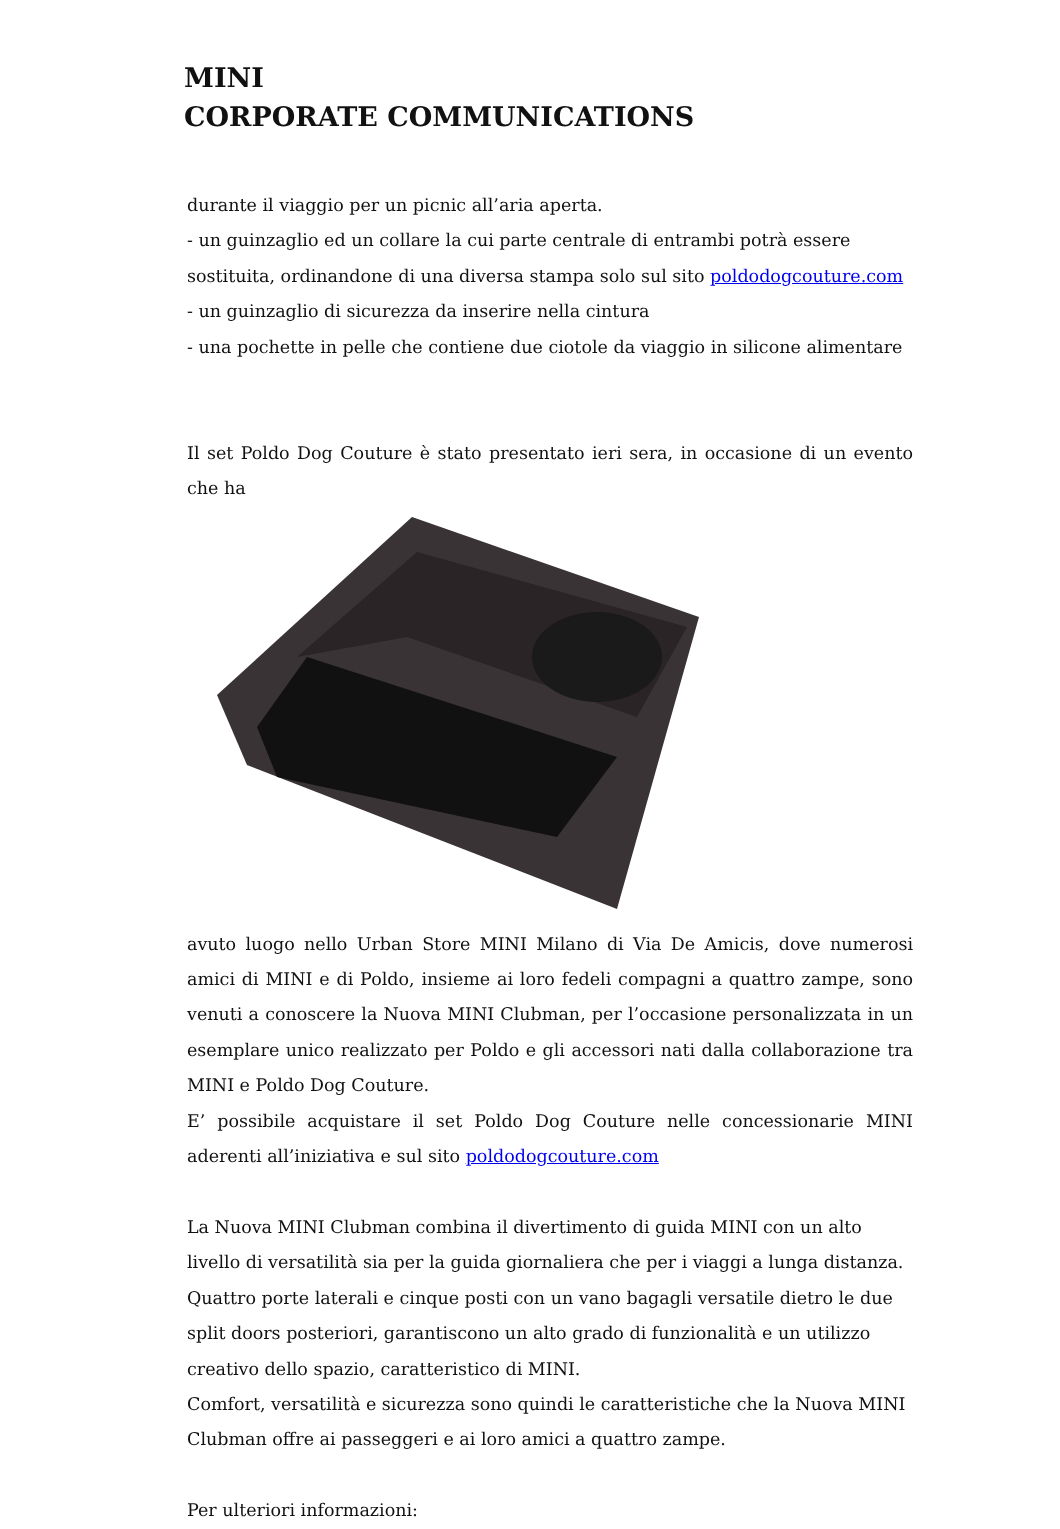MINI
CORPORATE COMMUNICATIONS
durante il viaggio per un picnic all’aria aperta.
- un guinzaglio ed un collare la cui parte centrale di entrambi potrà essere sostituita, ordinandone di una diversa stampa solo sul sito poldodogcouture.com
- un guinzaglio di sicurezza da inserire nella cintura
- una pochette in pelle che contiene due ciotole da viaggio in silicone alimentare
Il set Poldo Dog Couture è stato presentato ieri sera, in occasione di un evento che ha
avuto luogo nello Urban Store MINI Milano di Via De Amicis, dove numerosi amici di MINI e di Poldo, insieme ai loro fedeli compagni a quattro zampe, sono venuti a conoscere la Nuova MINI Clubman, per l’occasione personalizzata in un esemplare unico realizzato per Poldo e gli accessori nati dalla collaborazione tra MINI e Poldo Dog Couture.
E’ possibile acquistare il set Poldo Dog Couture nelle concessionarie MINI aderenti all’iniziativa e sul sito poldodogcouture.com
La Nuova MINI Clubman combina il divertimento di guida MINI con un alto livello di versatilità sia per la guida giornaliera che per i viaggi a lunga distanza.
Quattro porte laterali e cinque posti con un vano bagagli versatile dietro le due split doors posteriori, garantiscono un alto grado di funzionalità e un utilizzo creativo dello spazio, caratteristico di MINI.
Comfort, versatilità e sicurezza sono quindi le caratteristiche che la Nuova MINI Clubman offre ai passeggeri e ai loro amici a quattro zampe.
Per ulteriori informazioni: